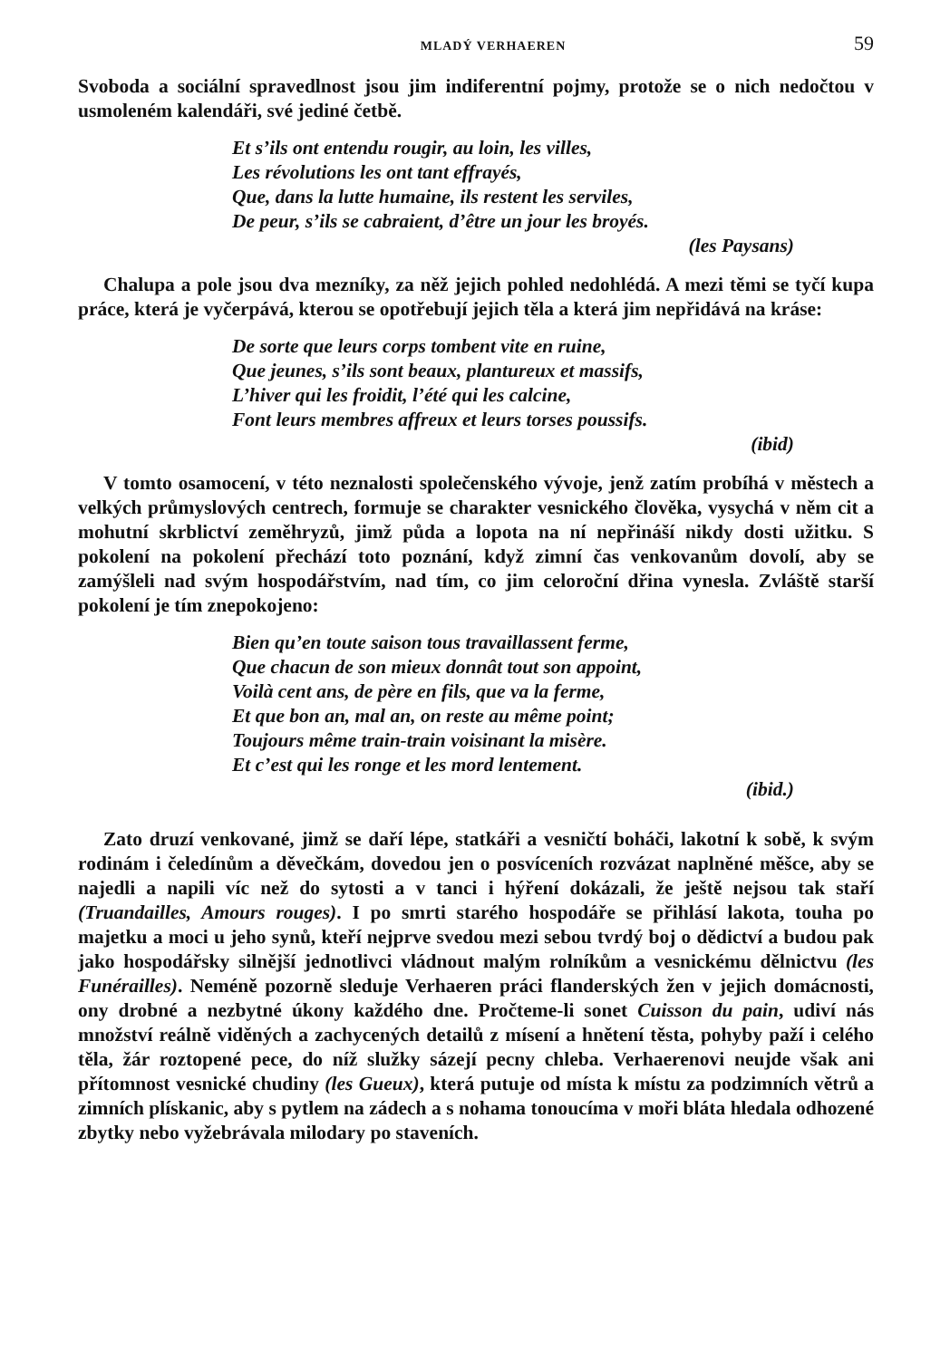MLADÝ VERHAEREN 59
Svoboda a sociální spravedlnost jsou jim indiferentní pojmy, protože se o nich nedočtou v usmoleném kalendáři, své jediné četbě.
Et s’ils ont entendu rougir, au loin, les villes,
Les révolutions les ont tant effrayés,
Que, dans la lutte humaine, ils restent les serviles,
De peur, s’ils se cabraient, d’être un jour les broyés.
(les Paysans)
Chalupa a pole jsou dva mezníky, za něž jejich pohled nedohlédá. A mezi těmi se tyčí kupa práce, která je vyčerpává, kterou se opotřebují jejich těla a která jim nepřidává na kráse:
De sorte que leurs corps tombent vite en ruine,
Que jeunes, s’ils sont beaux, plantureux et massifs,
L’hiver qui les froidit, l’été qui les calcine,
Font leurs membres affreux et leurs torses poussifs.
(ibid)
V tomto osamocení, v této neznalosti společenského vývoje, jenž zatím probíhá v městech a velkých průmyslových centrech, formuje se charakter vesnického člověka, vysychá v něm cit a mohutní skrblictví zeměhryzů, jimž půda a lopota na ní nepřináší nikdy dosti užitku. S pokolení na pokolení přechází toto poznání, když zimní čas venkovanům dovolí, aby se zamýšleli nad svým hospodářstvím, nad tím, co jim celoroční dřina vynesla. Zvláště starší pokolení je tím znepokojeno:
Bien qu’en toute saison tous travaillassent ferme,
Que chacun de son mieux donnât tout son appoint,
Voilà cent ans, de père en fils, que va la ferme,
Et que bon an, mal an, on reste au même point;
Toujours même train-train voisinant la misère.
Et c’est qui les ronge et les mord lentement.
(ibid.)
Zato druzí venkované, jimž se daří lépe, statkáři a vesničtí boháči, lakotní k sobě, k svým rodinám i čeledínům a děvečkám, dovedou jen o posvíceních rozvázat naplněné měšce, aby se najedli a napili víc než do sytosti a v tanci i hýření dokázali, že ještě nejsou tak staří (Truandailles, Amours rouges). I po smrti starého hospodáře se přihlásí lakota, touha po majetku a moci u jeho synů, kteří nejprve svedou mezi sebou tvrdý boj o dědictví a budou pak jako hospodářsky silnější jednotlivci vládnout malým rolníkům a vesnickému dělnictvu (les Funérailles). Neméně pozorně sleduje Verhaeren práci flanderských žen v jejich domácnosti, ony drobné a nezbytné úkony každého dne. Pročteme-li sonet Cuisson du pain, udiví nás množství reálně viděných a zachycených detailů z mísení a hnětení těsta, pohyby paží i celého těla, žár roztopené pece, do níž služky sázejí pecny chleba. Verhaerenovi neujde však ani přítomnost vesnické chudiny (les Gueux), která putuje od místa k místu za podzimních větrů a zimních plískanic, aby s pytlem na zádech a s nohama tonoucíma v moři bláta hledala odhozené zbytky nebo vyžebrávala milodary po staveních.